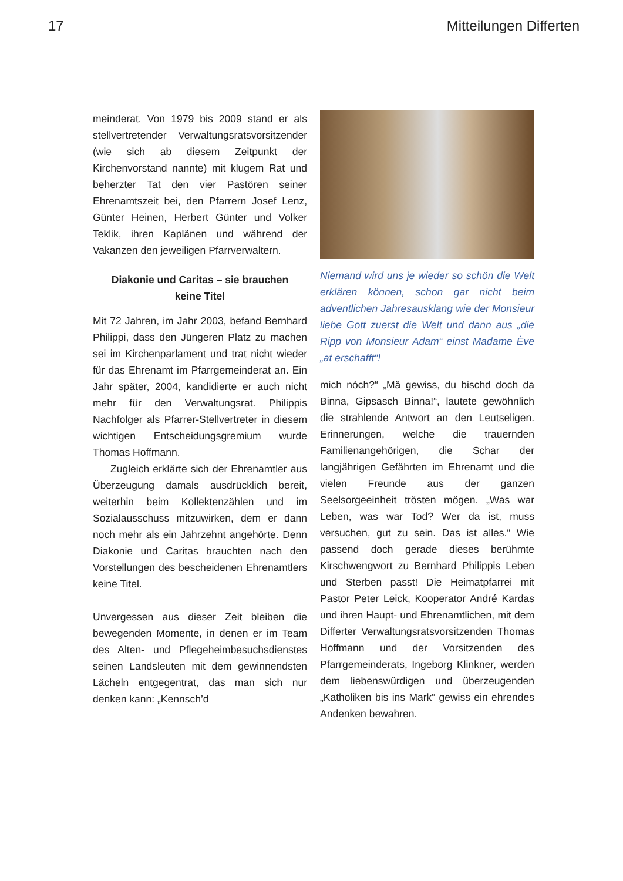17 Mitteilungen Differten
meinderat. Von 1979 bis 2009 stand er als stellvertretender Verwaltungsratsvorsit­zender (wie sich ab diesem Zeitpunkt der Kirchenvorstand nannte) mit klugem Rat und beherzter Tat den vier Pastören seiner Ehrenamtszeit bei, den Pfarrern Josef Lenz, Günter Heinen, Herbert Günter und Volker Teklik, ihren Kaplänen und während der Vakanzen den jeweiligen Pfarrverwaltern.
Diakonie und Caritas – sie brauchen keine Titel
Mit 72 Jahren, im Jahr 2003, befand Bernhard Philippi, dass den Jüngeren Platz zu machen sei im Kirchenparlament und trat nicht wieder für das Ehrenamt im Pfarrgemeinderat an. Ein Jahr später, 2004, kandidierte er auch nicht mehr für den Verwaltungsrat. Philippis Nachfolger als Pfarrer-Stellvertreter in diesem wichtigen Entscheidungsgremium wurde Thomas Hoffmann.
Zugleich erklärte sich der Ehrenamtler aus Überzeugung damals ausdrücklich bereit, weiterhin beim Kollektenzählen und im Sozialausschuss mitzuwirken, dem er dann noch mehr als ein Jahrzehnt angehörte. Denn Diakonie und Caritas brauchten nach den Vorstellungen des bescheidenen Ehrenamtlers keine Titel.
Unvergessen aus dieser Zeit bleiben die bewegenden Momente, in denen er im Team des Alten- und Pflegeheimbe­suchsdienstes seinen Landsleuten mit dem gewinnendsten Lächeln entgegentrat, das man sich nur denken kann: „Kennsch’d
Niemand wird uns je wieder so schön die Welt erklären können, schon gar nicht beim adventlichen Jahresausklang wie der Monsieur liebe Gott zuerst die Welt und dann aus „die Ripp von Monsieur Adam“ einst Madame Ève „at erschafft“!
mich nòch?“ „Mä gewiss, du bischd doch da Binna, Gipsasch Binna!“, lautete ge­wöhnlich die strahlende Antwort an den Leutseligen. Erinnerungen, welche die trauernden Familienangehörigen, die Schar der langjährigen Gefährten im Ehrenamt und die vielen Freunde aus der ganzen Seelsorgeeinheit trösten mögen. „Was war Leben, was war Tod? Wer da ist, muss versuchen, gut zu sein. Das ist alles.“ Wie passend doch gerade dieses berühmte Kirschwengwort zu Bernhard Philippis Leben und Sterben passt! Die Heimatpfarrei mit Pastor Peter Leick, Kooperator André Kardas und ihren Haupt- und Ehrenamtlichen, mit dem Differter Verwaltungsratsvorsitzenden Thomas Hoffmann und der Vorsitzenden des Pfarrgemeinderats, Ingeborg Klinkner, werden dem liebenswürdigen und überzeugenden „Katholiken bis ins Mark“ gewiss ein ehrendes Andenken bewahren.